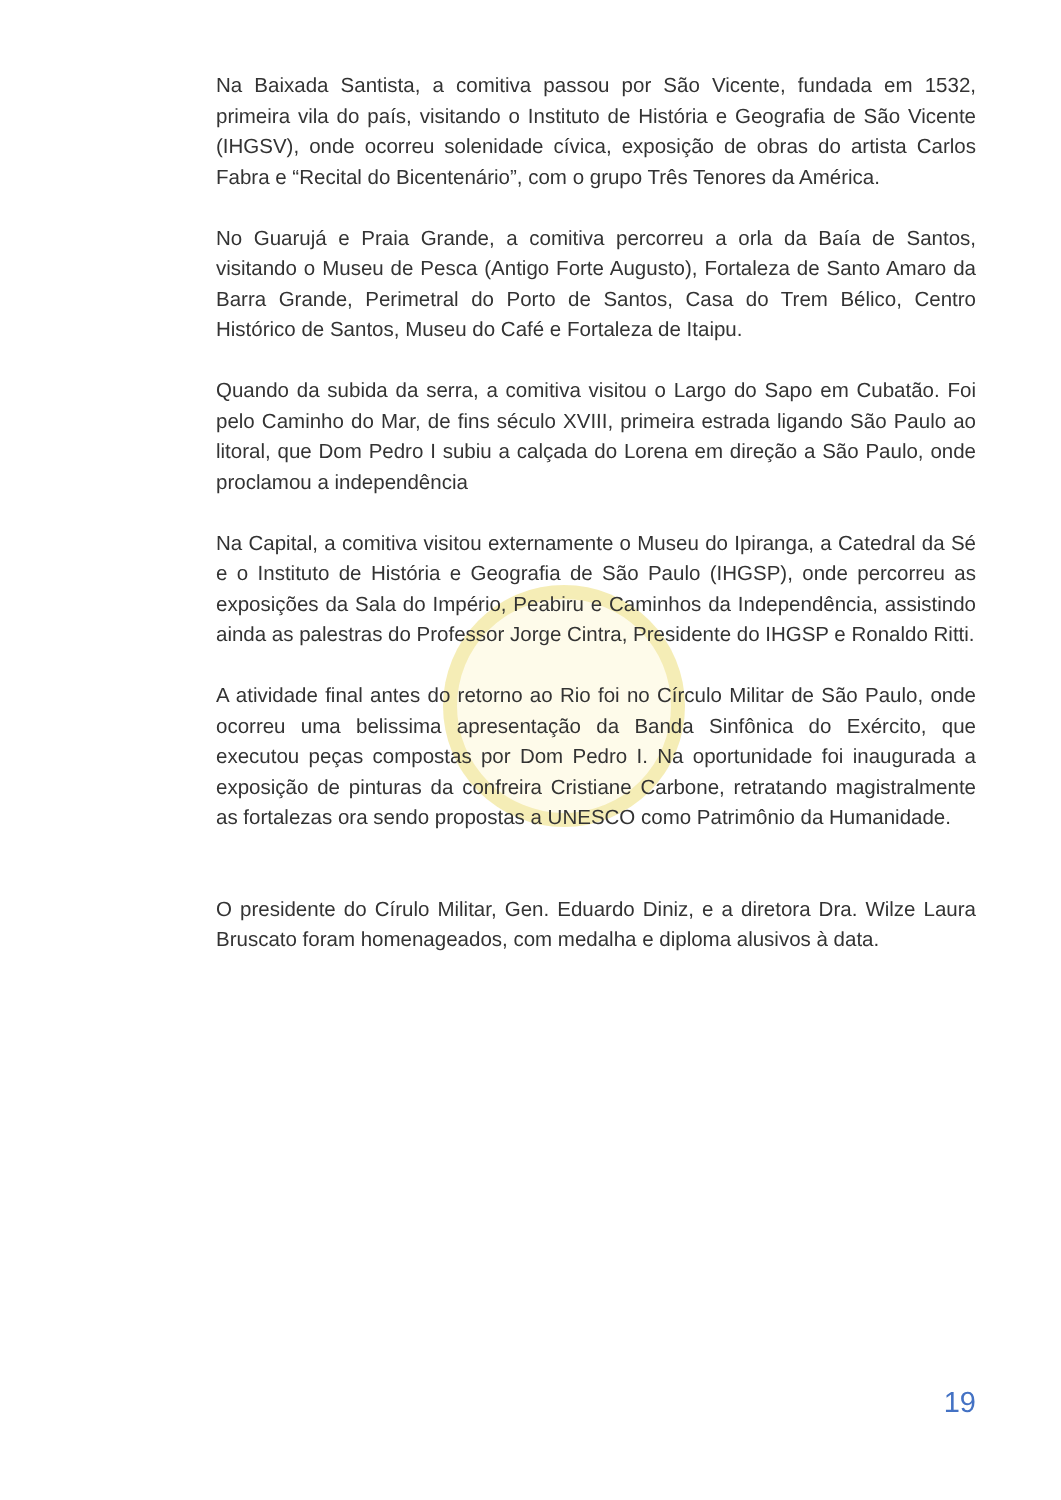Na Baixada Santista, a comitiva passou por São Vicente, fundada em 1532, primeira vila do país, visitando o Instituto de História e Geografia de São Vicente (IHGSV), onde ocorreu solenidade cívica, exposição de obras do artista Carlos Fabra e “Recital do Bicentenário”, com o grupo Três Tenores da América.
No Guarujá e Praia Grande, a comitiva percorreu a orla da Baía de Santos, visitando o Museu de Pesca (Antigo Forte Augusto), Fortaleza de Santo Amaro da Barra Grande, Perimetral do Porto de Santos, Casa do Trem Bélico, Centro Histórico de Santos, Museu do Café e Fortaleza de Itaipu.
Quando da subida da serra, a comitiva visitou o Largo do Sapo em Cubatão. Foi pelo Caminho do Mar, de fins século XVIII, primeira estrada ligando São Paulo ao litoral, que Dom Pedro I subiu a calçada do Lorena em direção a São Paulo, onde proclamou a independência
Na Capital, a comitiva visitou externamente o Museu do Ipiranga, a Catedral da Sé e o Instituto de História e Geografia de São Paulo (IHGSP), onde percorreu as exposições da Sala do Império, Peabiru e Caminhos da Independência, assistindo ainda as palestras do Professor Jorge Cintra, Presidente do IHGSP e Ronaldo Ritti.
A atividade final antes do retorno ao Rio foi no Círculo Militar de São Paulo, onde ocorreu uma belissima apresentação da Banda Sinfônica do Exército, que executou peças compostas por Dom Pedro I. Na oportunidade foi inaugurada a exposição de pinturas da confreira Cristiane Carbone, retratando magistralmente as fortalezas ora sendo propostas a UNESCO como Patrimônio da Humanidade.
O presidente do Círulo Militar, Gen. Eduardo Diniz, e a diretora Dra. Wilze Laura Bruscato foram homenageados, com medalha e diploma alusivos à data.
19